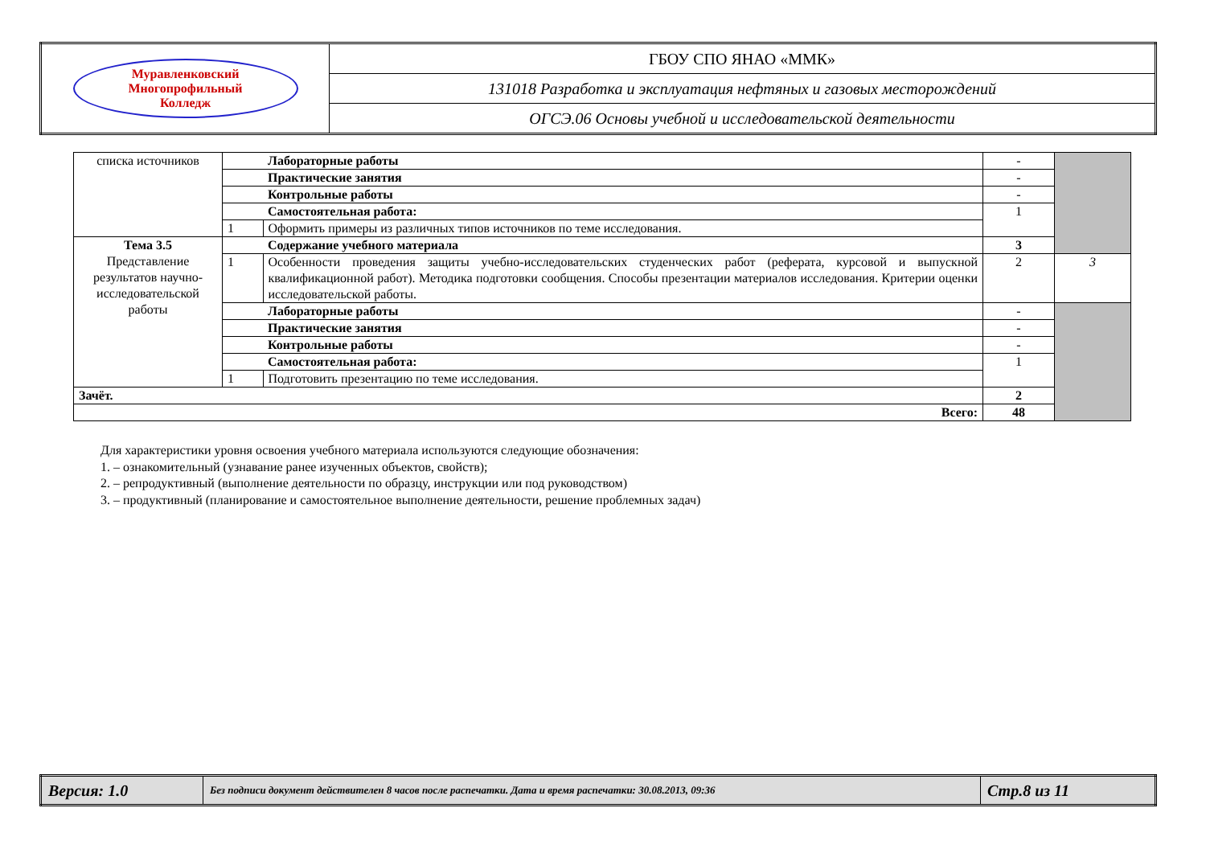| Муравленковский Многопрофильный Колледж | ГБОУ СПО ЯНАО «ММК» |
| | 131018 Разработка и эксплуатация нефтяных и газовых месторождений |
| | ОГСЭ.06 Основы учебной и исследовательской деятельности |
| списка источников | | Лабораторные работы | - | |
| | | Практические занятия | - | |
| | | Контрольные работы | - | |
| | | Самостоятельная работа: | 1 | |
| | 1 | Оформить примеры из различных типов источников по теме исследования. | | |
| Тема 3.5 Представление результатов научно-исследовательской работы | | Содержание учебного материала | 3 | |
| | 1 | Особенности проведения защиты учебно-исследовательских студенческих работ (реферата, курсовой и выпускной квалификационной работ). Методика подготовки сообщения. Способы презентации материалов исследования. Критерии оценки исследовательской работы. | 2 | 3 |
| | | Лабораторные работы | - | |
| | | Практические занятия | - | |
| | | Контрольные работы | - | |
| | | Самостоятельная работа: | 1 | |
| | 1 | Подготовить презентацию по теме исследования. | | |
| Зачёт. | | | 2 | |
| Всего: | | | 48 | |
Для характеристики уровня освоения учебного материала используются следующие обозначения:
1. – ознакомительный (узнавание ранее изученных объектов, свойств);
2. – репродуктивный (выполнение деятельности по образцу, инструкции или под руководством)
3. – продуктивный (планирование и самостоятельное выполнение деятельности, решение проблемных задач)
| Версия: 1.0 | Без подписи документ действителен 8 часов после распечатки. Дата и время распечатки: 30.08.2013, 09:36 | Стр.8 из 11 |